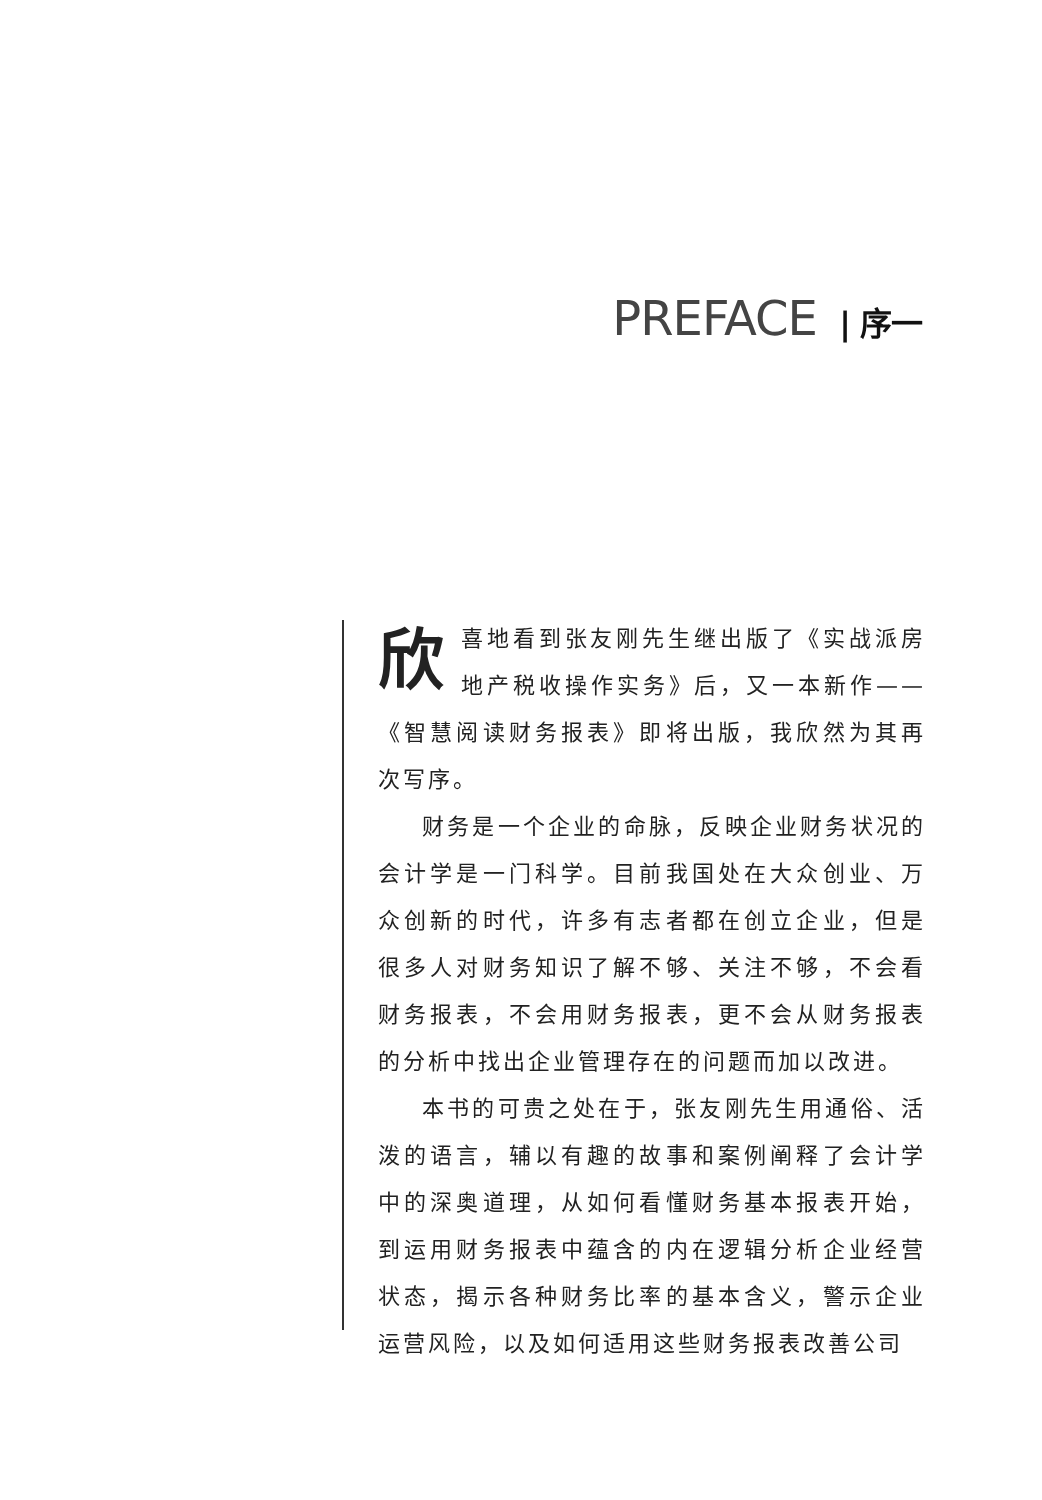PREFACE | 序一
欣喜地看到张友刚先生继出版了《实战派房地产税收操作实务》后，又一本新作——《智慧阅读财务报表》即将出版，我欣然为其再次写序。
财务是一个企业的命脉，反映企业财务状况的会计学是一门科学。目前我国处在大众创业、万众创新的时代，许多有志者都在创立企业，但是很多人对财务知识了解不够、关注不够，不会看财务报表，不会用财务报表，更不会从财务报表的分析中找出企业管理存在的问题而加以改进。
本书的可贵之处在于，张友刚先生用通俗、活泼的语言，辅以有趣的故事和案例阐释了会计学中的深奥道理，从如何看懂财务基本报表开始，到运用财务报表中蕴含的内在逻辑分析企业经营状态，揭示各种财务比率的基本含义，警示企业运营风险，以及如何适用这些财务报表改善公司